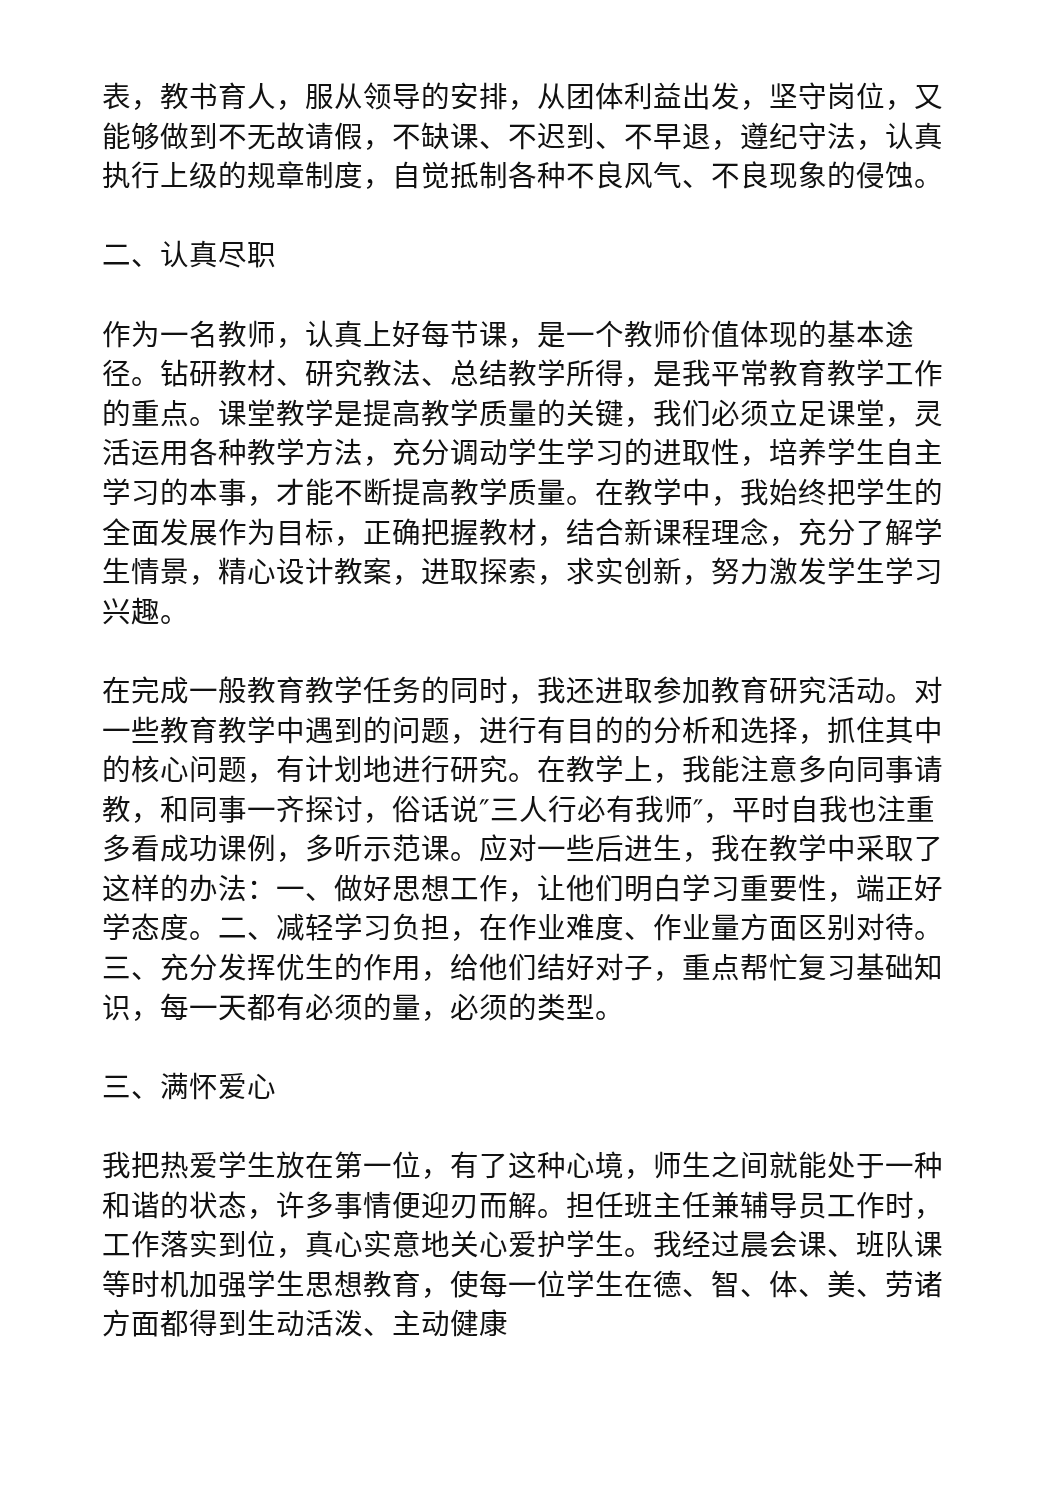表，教书育人，服从领导的安排，从团体利益出发，坚守岗位，又能够做到不无故请假，不缺课、不迟到、不早退，遵纪守法，认真执行上级的规章制度，自觉抵制各种不良风气、不良现象的侵蚀。
二、认真尽职
作为一名教师，认真上好每节课，是一个教师价值体现的基本途径。钻研教材、研究教法、总结教学所得，是我平常教育教学工作的重点。课堂教学是提高教学质量的关键，我们必须立足课堂，灵活运用各种教学方法，充分调动学生学习的进取性，培养学生自主学习的本事，才能不断提高教学质量。在教学中，我始终把学生的全面发展作为目标，正确把握教材，结合新课程理念，充分了解学生情景，精心设计教案，进取探索，求实创新，努力激发学生学习兴趣。
在完成一般教育教学任务的同时，我还进取参加教育研究活动。对一些教育教学中遇到的问题，进行有目的的分析和选择，抓住其中的核心问题，有计划地进行研究。在教学上，我能注意多向同事请教，和同事一齐探讨，俗话说″三人行必有我师″，平时自我也注重多看成功课例，多听示范课。应对一些后进生，我在教学中采取了这样的办法：一、做好思想工作，让他们明白学习重要性，端正好学态度。二、减轻学习负担，在作业难度、作业量方面区别对待。三、充分发挥优生的作用，给他们结好对子，重点帮忙复习基础知识，每一天都有必须的量，必须的类型。
三、满怀爱心
我把热爱学生放在第一位，有了这种心境，师生之间就能处于一种和谐的状态，许多事情便迎刃而解。担任班主任兼辅导员工作时，工作落实到位，真心实意地关心爱护学生。我经过晨会课、班队课等时机加强学生思想教育，使每一位学生在德、智、体、美、劳诸方面都得到生动活泼、主动健康